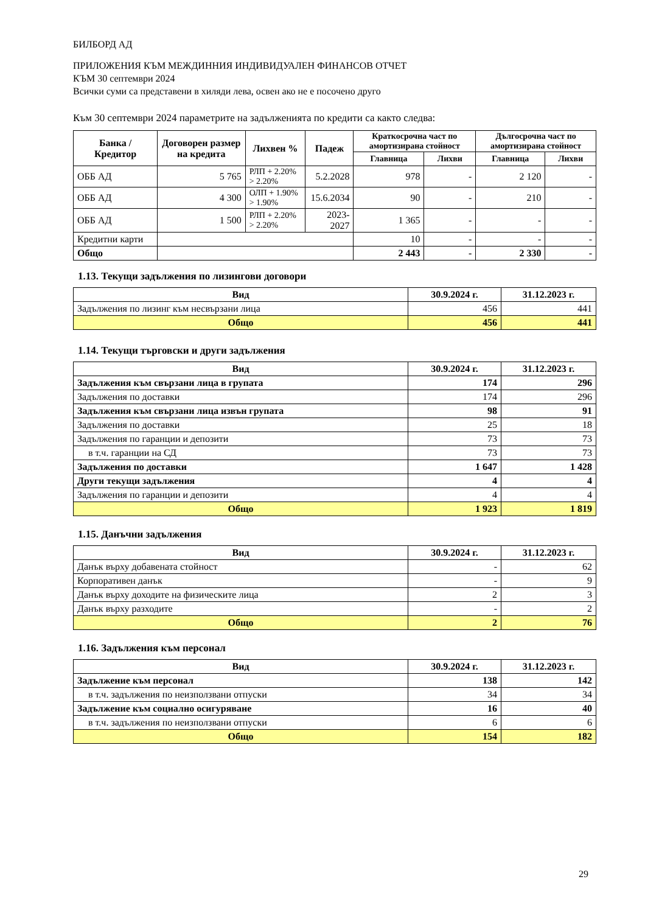БИЛБОРД АД
ПРИЛОЖЕНИЯ КЪМ МЕЖДИННИЯ ИНДИВИДУАЛЕН ФИНАНСОВ ОТЧЕТ
КЪМ 30 септември 2024
Всички суми са представени в хиляди лева, освен ако не е посочено друго
Към 30 септември 2024 параметрите на задълженията по кредити са както следва:
| Банка / Кредитор | Договорен размер на кредита | Лихвен % | Падеж | Краткосрочна част по амортизирана стойност | | Дългосрочна част по амортизирана стойност | |
| --- | --- | --- | --- | --- | --- | --- | --- |
| | | | | Главница | Лихви | Главница | Лихви |
| ОББ АД | 5 765 | РЛП + 2.20% > 2.20% | 5.2.2028 | 978 | - | 2 120 | - |
| ОББ АД | 4 300 | ОЛП + 1.90% > 1.90% | 15.6.2034 | 90 | - | 210 | - |
| ОББ АД | 1 500 | РЛП + 2.20% > 2.20% | 2023-2027 | 1 365 | - | - | - |
| Кредитни карти | | | | 10 | - | - | - |
| Общо | | | | 2 443 | - | 2 330 | - |
1.13. Текущи задължения по лизингови договори
| Вид | 30.9.2024 г. | 31.12.2023 г. |
| --- | --- | --- |
| Задължения по лизинг към несвързани лица | 456 | 441 |
| Общо | 456 | 441 |
1.14. Текущи търговски и други задължения
| Вид | 30.9.2024 г. | 31.12.2023 г. |
| --- | --- | --- |
| Задължения към свързани лица в групата | 174 | 296 |
| Задължения по доставки | 174 | 296 |
| Задължения към свързани лица извън групата | 98 | 91 |
| Задължения по доставки | 25 | 18 |
| Задължения по гаранции и депозити | 73 | 73 |
| в т.ч. гаранции на СД | 73 | 73 |
| Задължения по доставки | 1 647 | 1 428 |
| Други текущи задължения | 4 | 4 |
| Задължения по гаранции и депозити | 4 | 4 |
| Общо | 1 923 | 1 819 |
1.15. Данъчни задължения
| Вид | 30.9.2024 г. | 31.12.2023 г. |
| --- | --- | --- |
| Данък върху добавената стойност | - | 62 |
| Корпоративен данък | - | 9 |
| Данък върху доходите на физическите лица | 2 | 3 |
| Данък върху разходите | - | 2 |
| Общо | 2 | 76 |
1.16. Задължения към персонал
| Вид | 30.9.2024 г. | 31.12.2023 г. |
| --- | --- | --- |
| Задължение към персонал | 138 | 142 |
| в т.ч. задължения по неизползвани отпуски | 34 | 34 |
| Задължение към социално осигуряване | 16 | 40 |
| в т.ч. задължения по неизползвани отпуски | 6 | 6 |
| Общо | 154 | 182 |
29